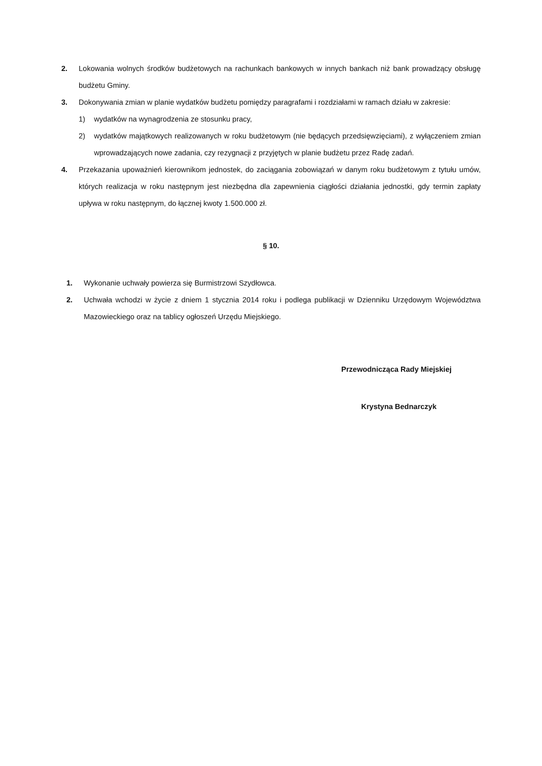2. Lokowania wolnych środków budżetowych na rachunkach bankowych w innych bankach niż bank prowadzący obsługę budżetu Gminy.
3. Dokonywania zmian w planie wydatków budżetu pomiędzy paragrafami i rozdziałami w ramach działu w zakresie:
1) wydatków na wynagrodzenia ze stosunku pracy,
2) wydatków majątkowych realizowanych w roku budżetowym (nie będących przedsięwzięciami), z wyłączeniem zmian wprowadzających nowe zadania, czy rezygnacji z przyjętych w planie budżetu przez Radę zadań.
4. Przekazania upoważnień kierownikom jednostek, do zaciągania zobowiązań w danym roku budżetowym z tytułu umów, których realizacja w roku następnym jest niezbędna dla zapewnienia ciągłości działania jednostki, gdy termin zapłaty upływa w roku następnym, do łącznej kwoty 1.500.000 zł.
§ 10.
1. Wykonanie uchwały powierza się Burmistrzowi Szydłowca.
2. Uchwała wchodzi w życie z dniem 1 stycznia 2014 roku i podlega publikacji w Dzienniku Urzędowym Województwa Mazowieckiego oraz na tablicy ogłoszeń Urzędu Miejskiego.
Przewodnicząca Rady Miejskiej
Krystyna Bednarczyk